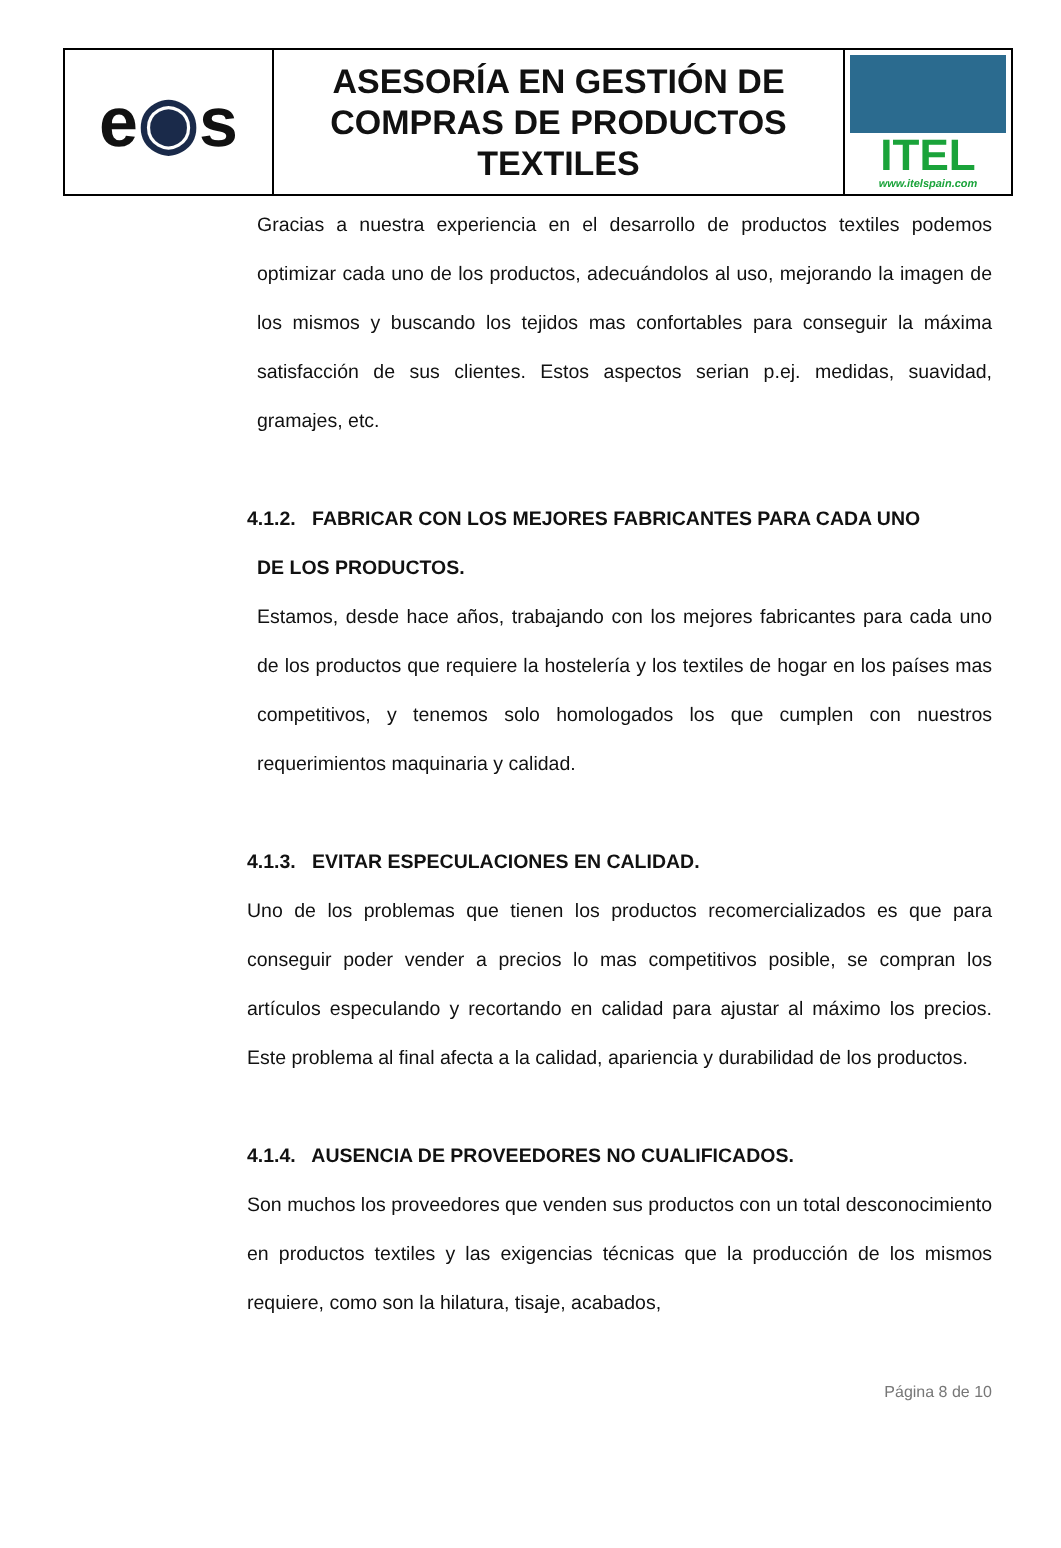e ◉ s
ASESORÍA EN GESTIÓN DE
COMPRAS DE PRODUCTOS
TEXTILES
ITEL
www.itelspain.com
Gracias a nuestra experiencia en el desarrollo de productos textiles podemos optimizar cada uno de los productos, adecuándolos al uso, mejorando la imagen de los mismos y buscando los tejidos mas confortables para conseguir la máxima satisfacción de sus clientes. Estos aspectos serian p.ej. medidas, suavidad, gramajes, etc.
4.1.2. FABRICAR CON LOS MEJORES FABRICANTES PARA CADA UNO
DE LOS PRODUCTOS.
Estamos, desde hace años, trabajando con los mejores fabricantes para cada uno de los productos que requiere la hostelería y los textiles de hogar en los países mas competitivos, y tenemos solo homologados los que cumplen con nuestros requerimientos maquinaria y calidad.
4.1.3. EVITAR ESPECULACIONES EN CALIDAD.
Uno de los problemas que tienen los productos recomercializados es que para conseguir poder vender a precios lo mas competitivos posible, se compran los artículos especulando y recortando en calidad para ajustar al máximo los precios. Este problema al final afecta a la calidad, apariencia y durabilidad de los productos.
4.1.4. AUSENCIA DE PROVEEDORES NO CUALIFICADOS.
Son muchos los proveedores que venden sus productos con un total desconocimiento en productos textiles y las exigencias técnicas que la producción de los mismos requiere, como son la hilatura, tisaje, acabados,
Página 8 de 10